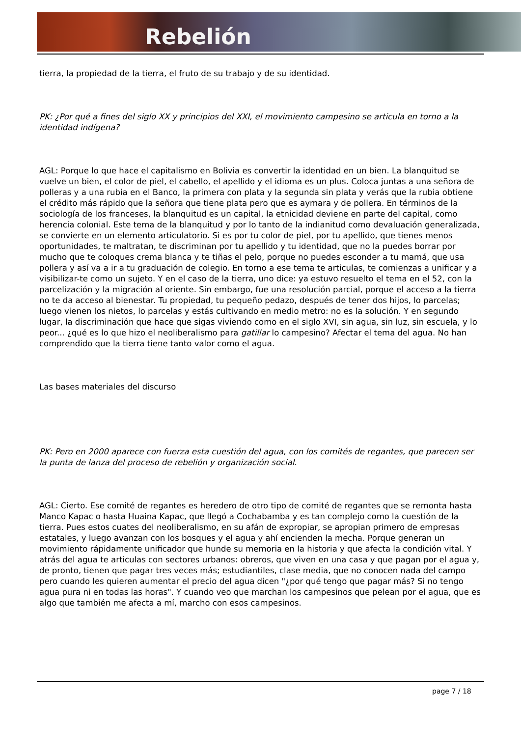Rebelión
tierra, la propiedad de la tierra, el fruto de su trabajo y de su identidad.
PK: ¿Por qué a fines del siglo XX y principios del XXI, el movimiento campesino se articula en torno a la identidad indígena?
AGL: Porque lo que hace el capitalismo en Bolivia es convertir la identidad en un bien. La blanquitud se vuelve un bien, el color de piel, el cabello, el apellido y el idioma es un plus. Coloca juntas a una señora de polleras y a una rubia en el Banco, la primera con plata y la segunda sin plata y verás que la rubia obtiene el crédito más rápido que la señora que tiene plata pero que es aymara y de pollera. En términos de la sociología de los franceses, la blanquitud es un capital, la etnicidad deviene en parte del capital, como herencia colonial. Este tema de la blanquitud y por lo tanto de la indianitud como devaluación generalizada, se convierte en un elemento articulatorio. Si es por tu color de piel, por tu apellido, que tienes menos oportunidades, te maltratan, te discriminan por tu apellido y tu identidad, que no la puedes borrar por mucho que te coloques crema blanca y te tiñas el pelo, porque no puedes esconder a tu mamá, que usa pollera y así va a ir a tu graduación de colegio. En torno a ese tema te articulas, te comienzas a unificar y a visibilizar-te como un sujeto. Y en el caso de la tierra, uno dice: ya estuvo resuelto el tema en el 52, con la parcelización y la migración al oriente. Sin embargo, fue una resolución parcial, porque el acceso a la tierra no te da acceso al bienestar. Tu propiedad, tu pequeño pedazo, después de tener dos hijos, lo parcelas; luego vienen los nietos, lo parcelas y estás cultivando en medio metro: no es la solución. Y en segundo lugar, la discriminación que hace que sigas viviendo como en el siglo XVI, sin agua, sin luz, sin escuela, y lo peor... ¿qué es lo que hizo el neoliberalismo para gatillar lo campesino? Afectar el tema del agua. No han comprendido que la tierra tiene tanto valor como el agua.
Las bases materiales del discurso
PK: Pero en 2000 aparece con fuerza esta cuestión del agua, con los comités de regantes, que parecen ser la punta de lanza del proceso de rebelión y organización social.
AGL: Cierto. Ese comité de regantes es heredero de otro tipo de comité de regantes que se remonta hasta Manco Kapac o hasta Huaina Kapac, que llegó a Cochabamba y es tan complejo como la cuestión de la tierra. Pues estos cuates del neoliberalismo, en su afán de expropiar, se apropian primero de empresas estatales, y luego avanzan con los bosques y el agua y ahí encienden la mecha. Porque generan un movimiento rápidamente unificador que hunde su memoria en la historia y que afecta la condición vital. Y atrás del agua te articulas con sectores urbanos: obreros, que viven en una casa y que pagan por el agua y, de pronto, tienen que pagar tres veces más; estudiantiles, clase media, que no conocen nada del campo pero cuando les quieren aumentar el precio del agua dicen "¿por qué tengo que pagar más? Si no tengo agua pura ni en todas las horas". Y cuando veo que marchan los campesinos que pelean por el agua, que es algo que también me afecta a mí, marcho con esos campesinos.
page 7 / 18